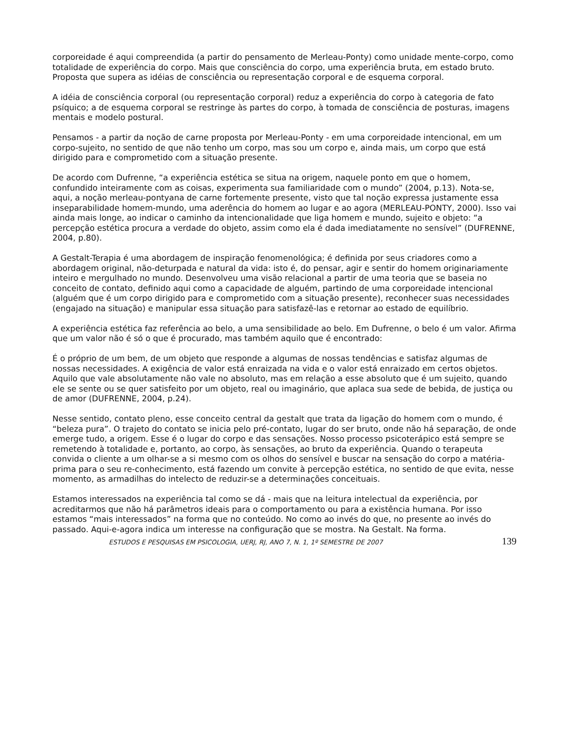corporeidade é aqui compreendida (a partir do pensamento de Merleau-Ponty) como unidade mente-corpo, como totalidade de experiência do corpo. Mais que consciência do corpo, uma experiência bruta, em estado bruto. Proposta que supera as idéias de consciência ou representação corporal e de esquema corporal.
A idéia de consciência corporal (ou representação corporal) reduz a experiência do corpo à categoria de fato psíquico; a de esquema corporal se restringe às partes do corpo, à tomada de consciência de posturas, imagens mentais e modelo postural.
Pensamos - a partir da noção de carne proposta por Merleau-Ponty - em uma corporeidade intencional, em um corpo-sujeito, no sentido de que não tenho um corpo, mas sou um corpo e, ainda mais, um corpo que está dirigido para e comprometido com a situação presente.
De acordo com Dufrenne, “a experiência estética se situa na origem, naquele ponto em que o homem, confundido inteiramente com as coisas, experimenta sua familiaridade com o mundo” (2004, p.13). Nota-se, aqui, a noção merleau-pontyana de carne fortemente presente, visto que tal noção expressa justamente essa inseparabilidade homem-mundo, uma aderência do homem ao lugar e ao agora (MERLEAU-PONTY, 2000). Isso vai ainda mais longe, ao indicar o caminho da intencionalidade que liga homem e mundo, sujeito e objeto: “a percepção estética procura a verdade do objeto, assim como ela é dada imediatamente no sensível” (DUFRENNE, 2004, p.80).
A Gestalt-Terapia é uma abordagem de inspiração fenomenológica; é definida por seus criadores como a abordagem original, não-deturpada e natural da vida: isto é, do pensar, agir e sentir do homem originariamente inteiro e mergulhado no mundo. Desenvolveu uma visão relacional a partir de uma teoria que se baseia no conceito de contato, definido aqui como a capacidade de alguém, partindo de uma corporeidade intencional (alguém que é um corpo dirigido para e comprometido com a situação presente), reconhecer suas necessidades (engajado na situação) e manipular essa situação para satisfazê-las e retornar ao estado de equilíbrio.
A experiência estética faz referência ao belo, a uma sensibilidade ao belo. Em Dufrenne, o belo é um valor. Afirma que um valor não é só o que é procurado, mas também aquilo que é encontrado:
É o próprio de um bem, de um objeto que responde a algumas de nossas tendências e satisfaz algumas de nossas necessidades. A exigência de valor está enraizada na vida e o valor está enraizado em certos objetos. Aquilo que vale absolutamente não vale no absoluto, mas em relação a esse absoluto que é um sujeito, quando ele se sente ou se quer satisfeito por um objeto, real ou imaginário, que aplaca sua sede de bebida, de justiça ou de amor (DUFRENNE, 2004, p.24).
Nesse sentido, contato pleno, esse conceito central da gestalt que trata da ligação do homem com o mundo, é “beleza pura”. O trajeto do contato se inicia pelo pré-contato, lugar do ser bruto, onde não há separação, de onde emerge tudo, a origem. Esse é o lugar do corpo e das sensações. Nosso processo psicoterápico está sempre se remetendo à totalidade e, portanto, ao corpo, às sensações, ao bruto da experiência. Quando o terapeuta convida o cliente a um olhar-se a si mesmo com os olhos do sensível e buscar na sensação do corpo a matéria-prima para o seu re-conhecimento, está fazendo um convite à percepção estética, no sentido de que evita, nesse momento, as armadilhas do intelecto de reduzir-se a determinações conceituais.
Estamos interessados na experiência tal como se dá - mais que na leitura intelectual da experiência, por acreditarmos que não há parâmetros ideais para o comportamento ou para a existência humana. Por isso estamos “mais interessados” na forma que no conteúdo. No como ao invés do que, no presente ao invés do passado. Aqui-e-agora indica um interesse na configuração que se mostra. Na Gestalt. Na forma.
ESTUDOS E PESQUISAS EM PSICOLOGIA, UERJ, RJ, ANO 7, N. 1, 1º SEMESTRE DE 2007 139